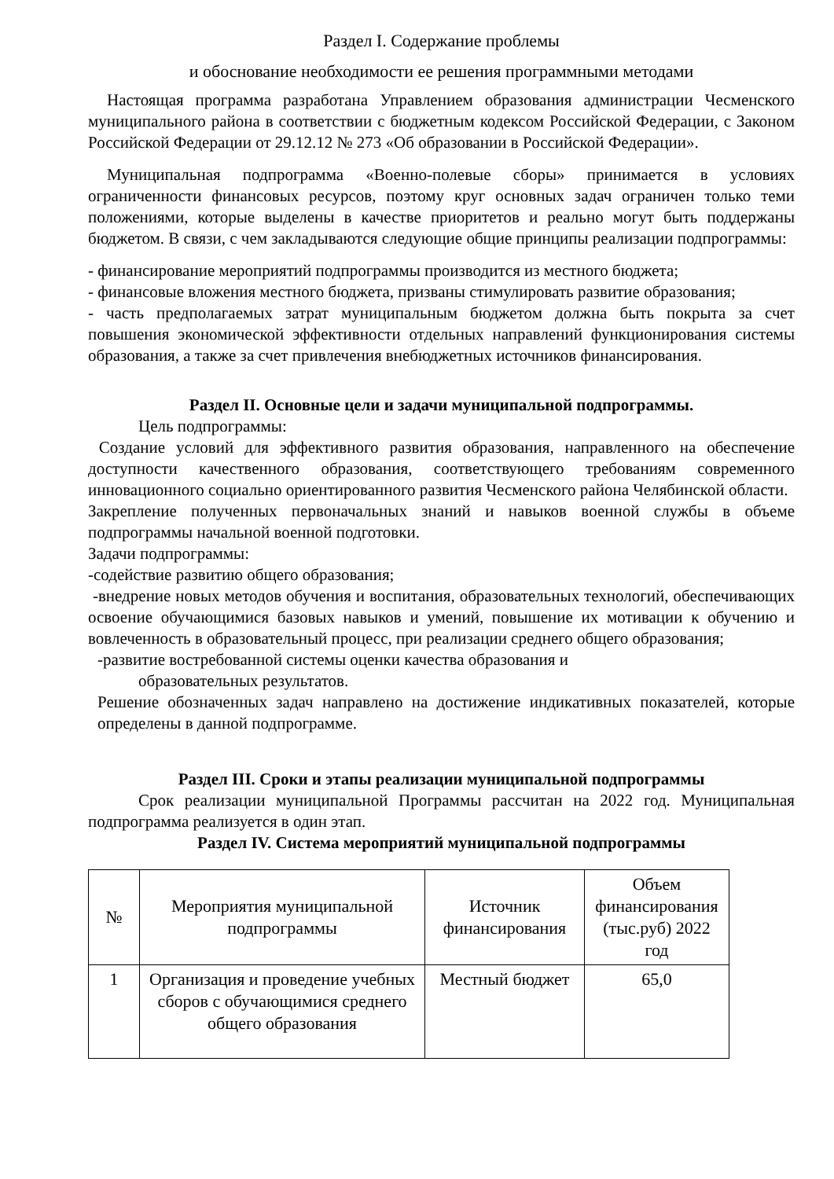Раздел I. Содержание проблемы
и обоснование необходимости ее решения программными методами
Настоящая программа разработана Управлением образования администрации Чесменского муниципального района в соответствии с бюджетным кодексом Российской Федерации, с Законом Российской Федерации от 29.12.12 № 273 «Об образовании в Российской Федерации».
Муниципальная подпрограмма «Военно-полевые сборы» принимается в условиях ограниченности финансовых ресурсов, поэтому круг основных задач ограничен только теми положениями, которые выделены в качестве приоритетов и реально могут быть поддержаны бюджетом. В связи, с чем закладываются следующие общие принципы реализации подпрограммы:
- финансирование мероприятий подпрограммы производится из местного бюджета;
- финансовые вложения местного бюджета, призваны стимулировать развитие образования;
- часть предполагаемых затрат муниципальным бюджетом должна быть покрыта за счет повышения экономической эффективности отдельных направлений функционирования системы образования, а также за счет привлечения внебюджетных источников финансирования.
Раздел II. Основные цели и задачи муниципальной подпрограммы.
Цель подпрограммы:
Создание условий для эффективного развития образования, направленного на обеспечение доступности качественного образования, соответствующего требованиям современного инновационного социально ориентированного развития Чесменского района Челябинской области.
Закрепление полученных первоначальных знаний и навыков военной службы в объеме подпрограммы начальной военной подготовки.
Задачи подпрограммы:
-содействие развитию общего образования;
-внедрение новых методов обучения и воспитания, образовательных технологий, обеспечивающих освоение обучающимися базовых навыков и умений, повышение их мотивации к обучению и вовлеченность в образовательный процесс, при реализации среднего общего образования;
-развитие востребованной системы оценки качества образования и
образовательных результатов.
Решение обозначенных задач направлено на достижение индикативных показателей, которые определены в данной подпрограмме.
Раздел III. Сроки и этапы реализации муниципальной подпрограммы
Срок реализации муниципальной Программы рассчитан на 2022 год. Муниципальная подпрограмма реализуется в один этап.
Раздел IV. Система мероприятий муниципальной подпрограммы
| № | Мероприятия муниципальной подпрограммы | Источник финансирования | Объем финансирования (тыс.руб) 2022 год |
| --- | --- | --- | --- |
| 1 | Организация и проведение учебных сборов с обучающимися среднего общего образования | Местный бюджет | 65,0 |